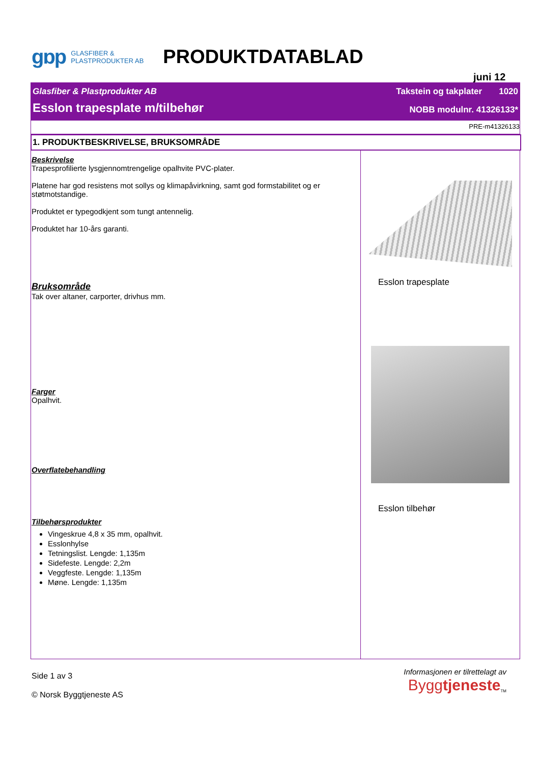gɒp
GLASFIBER &
PLASTPRODUKTER AB
PRODUKTDATABLAD
juni 12
Glasfiber & Plastprodukter AB Takstein og takplater 1020
Esslon trapesplate m/tilbehør NOBB modulnr. 41326133*
PRE-m41326133
1. PRODUKTBESKRIVELSE, BRUKSOMRÅDE
Beskrivelse
Trapesprofilierte lysgjennomtrengelige opalhvite PVC-plater.
Platene har god resistens mot sollys og klimapåvirkning, samt god formstabilitet og er støtmotstandige.
Produktet er typegodkjent som tungt antennelig.
Produktet har 10-års garanti.
Bruksområde
Tak over altaner, carporter, drivhus mm.
Farger
Opalhvit.
Overflatebehandling
Tilbehørsprodukter
Vingeskrue 4,8 x 35 mm, opalhvit.
Esslonhylse
Tetningslist. Lengde: 1,135m
Sidefeste. Lengde: 2,2m
Veggfeste. Lengde: 1,135m
Møne. Lengde: 1,135m
Esslon trapesplate
Esslon tilbehør
Side 1 av 3
© Norsk Byggtjeneste AS
Informasjonen er tilrettelagt av
Byggtjeneste<sub>TM</sub>